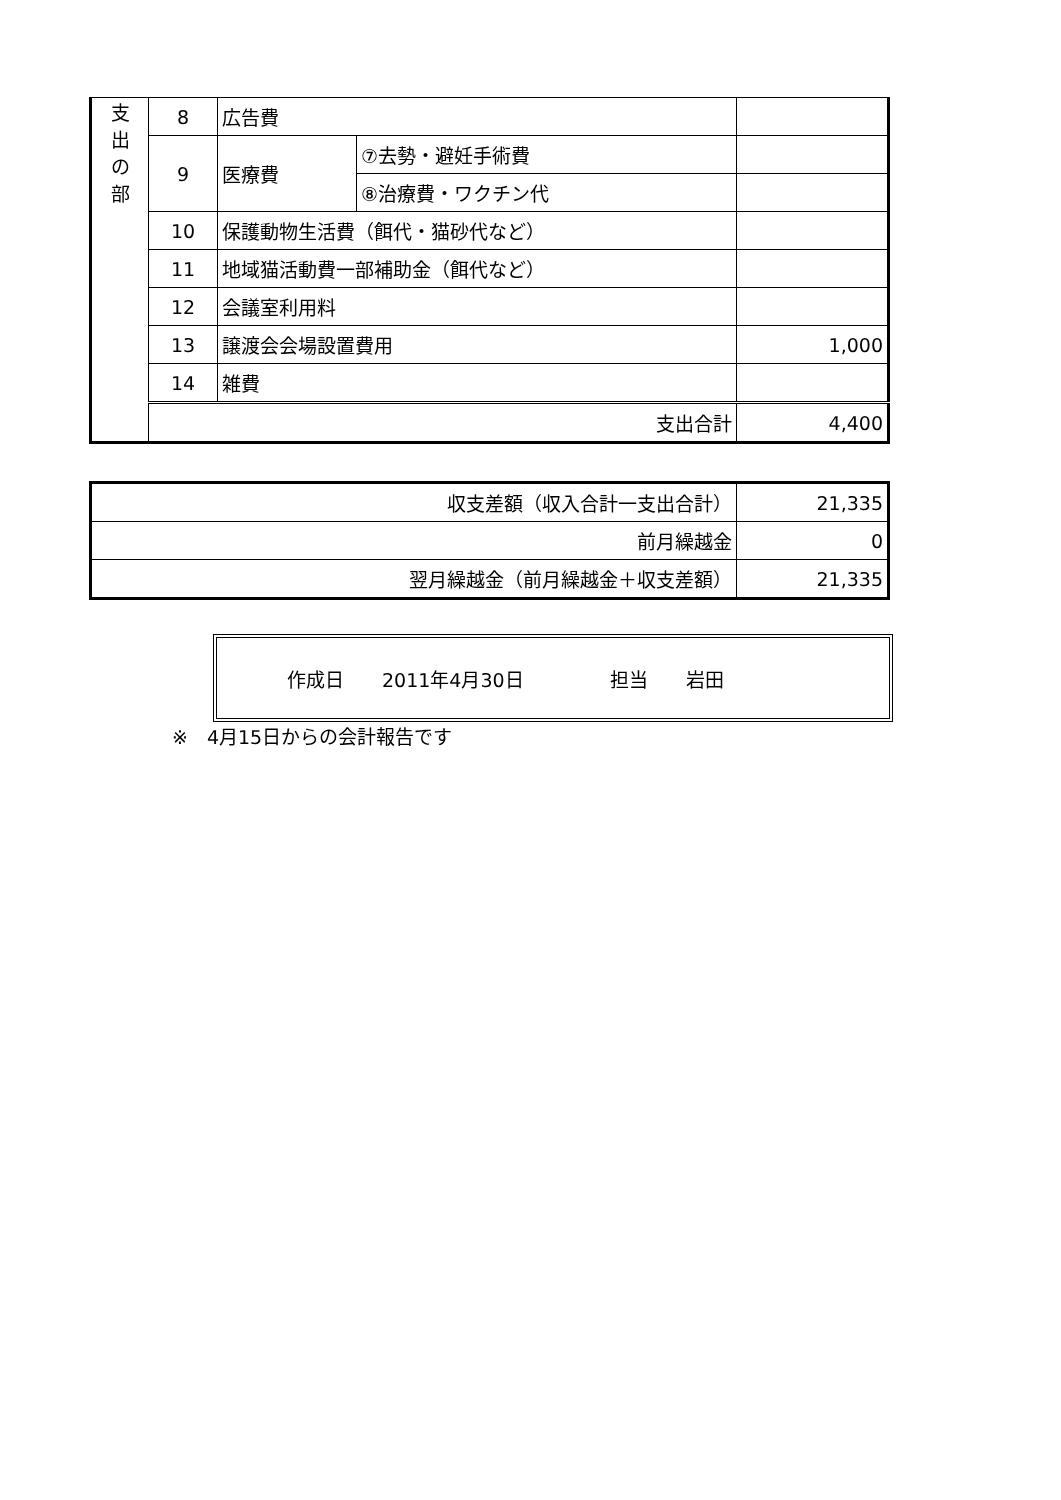| 支 出 の 部 | 8 | 広告費 | | |
| | 9 | 医療費 | ⑦去勢・避妊手術費 | |
| | | | ⑧治療費・ワクチン代 | |
| | 10 | 保護動物生活費（餌代・猫砂代など） | | |
| | 11 | 地域猫活動費一部補助金（餌代など） | | |
| | 12 | 会議室利用料 | | |
| | 13 | 譲渡会会場設置費用 | | 1,000 |
| | 14 | 雑費 | | |
| | 支出合計 | | | 4,400 |
| 収支差額（収入合計一支出合計） | 21,335 |
| 前月繰越金 | 0 |
| 翌月繰越金（前月繰越金＋収支差額） | 21,335 |
作成日　　2011年4月30日 担当　　岩田
※　4月15日からの会計報告です